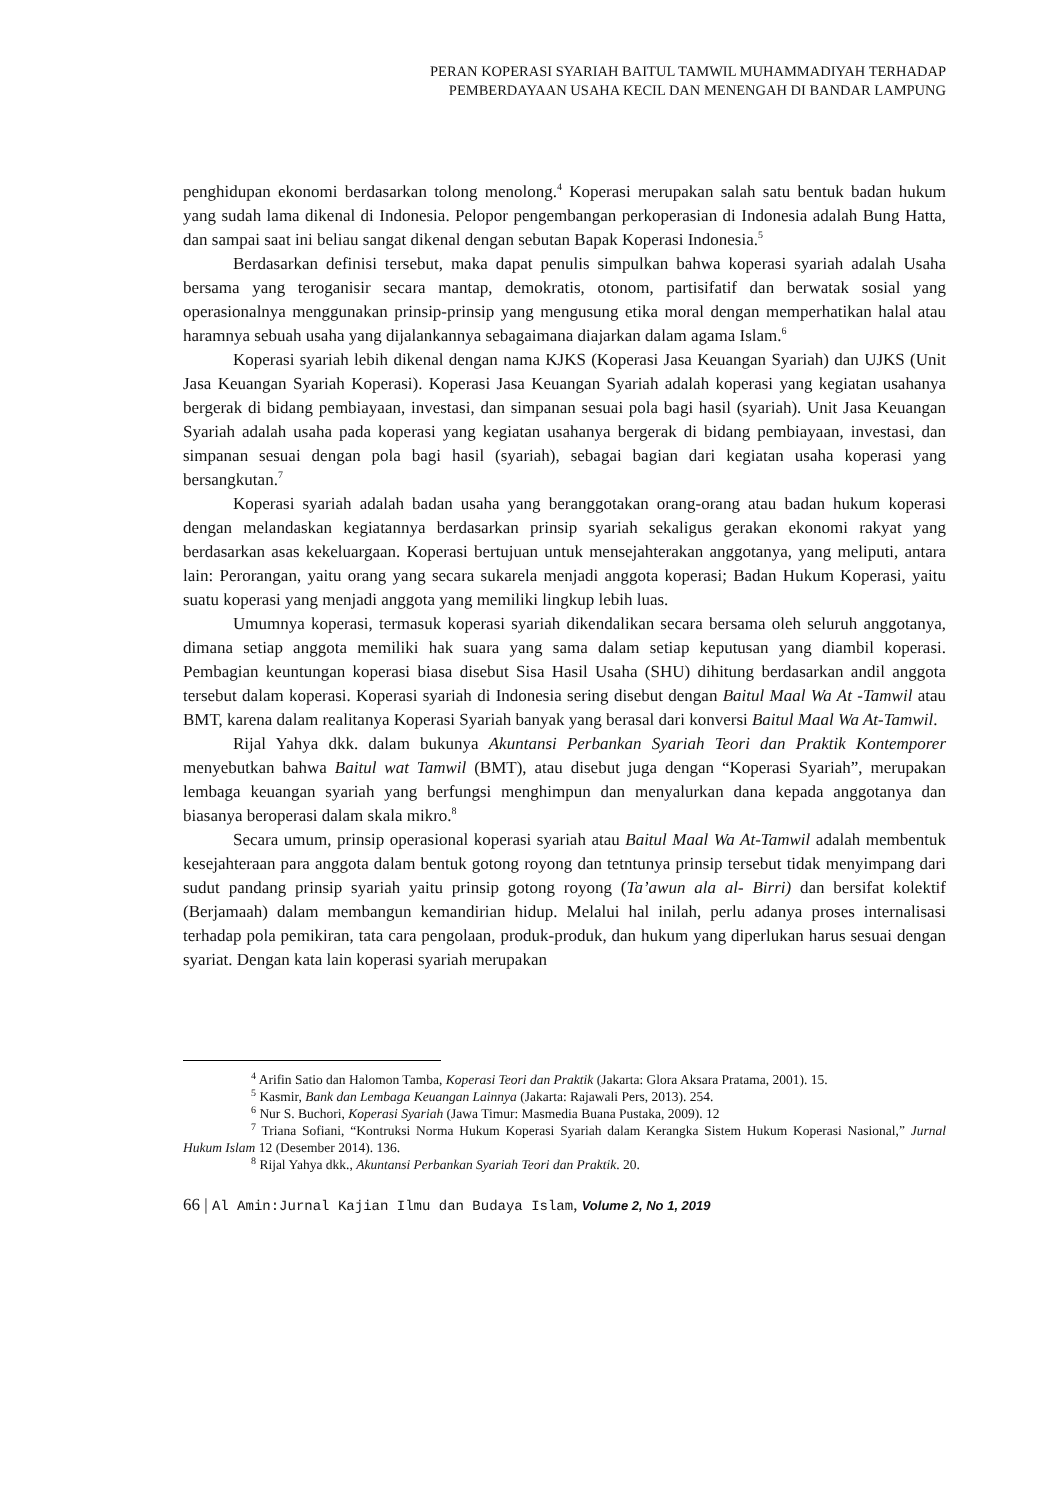PERAN KOPERASI SYARIAH BAITUL TAMWIL MUHAMMADIYAH TERHADAP
PEMBERDAYAAN USAHA KECIL DAN MENENGAH DI BANDAR LAMPUNG
penghidupan ekonomi berdasarkan tolong menolong.<sup>4</sup> Koperasi merupakan salah satu bentuk badan hukum yang sudah lama dikenal di Indonesia. Pelopor pengembangan perkoperasian di Indonesia adalah Bung Hatta, dan sampai saat ini beliau sangat dikenal dengan sebutan Bapak Koperasi Indonesia.<sup>5</sup>
Berdasarkan definisi tersebut, maka dapat penulis simpulkan bahwa koperasi syariah adalah Usaha bersama yang teroganisir secara mantap, demokratis, otonom, partisifatif dan berwatak sosial yang operasionalnya menggunakan prinsip-prinsip yang mengusung etika moral dengan memperhatikan halal atau haramnya sebuah usaha yang dijalankannya sebagaimana diajarkan dalam agama Islam.<sup>6</sup>
Koperasi syariah lebih dikenal dengan nama KJKS (Koperasi Jasa Keuangan Syariah) dan UJKS (Unit Jasa Keuangan Syariah Koperasi). Koperasi Jasa Keuangan Syariah adalah koperasi yang kegiatan usahanya bergerak di bidang pembiayaan, investasi, dan simpanan sesuai pola bagi hasil (syariah). Unit Jasa Keuangan Syariah adalah usaha pada koperasi yang kegiatan usahanya bergerak di bidang pembiayaan, investasi, dan simpanan sesuai dengan pola bagi hasil (syariah), sebagai bagian dari kegiatan usaha koperasi yang bersangkutan.<sup>7</sup>
Koperasi syariah adalah badan usaha yang beranggotakan orang-orang atau badan hukum koperasi dengan melandaskan kegiatannya berdasarkan prinsip syariah sekaligus gerakan ekonomi rakyat yang berdasarkan asas kekeluargaan. Koperasi bertujuan untuk mensejahterakan anggotanya, yang meliputi, antara lain: Perorangan, yaitu orang yang secara sukarela menjadi anggota koperasi; Badan Hukum Koperasi, yaitu suatu koperasi yang menjadi anggota yang memiliki lingkup lebih luas.
Umumnya koperasi, termasuk koperasi syariah dikendalikan secara bersama oleh seluruh anggotanya, dimana setiap anggota memiliki hak suara yang sama dalam setiap keputusan yang diambil koperasi. Pembagian keuntungan koperasi biasa disebut Sisa Hasil Usaha (SHU) dihitung berdasarkan andil anggota tersebut dalam koperasi. Koperasi syariah di Indonesia sering disebut dengan Baitul Maal Wa At -Tamwil atau BMT, karena dalam realitanya Koperasi Syariah banyak yang berasal dari konversi Baitul Maal Wa At-Tamwil.
Rijal Yahya dkk. dalam bukunya Akuntansi Perbankan Syariah Teori dan Praktik Kontemporer menyebutkan bahwa Baitul wat Tamwil (BMT), atau disebut juga dengan “Koperasi Syariah”, merupakan lembaga keuangan syariah yang berfungsi menghimpun dan menyalurkan dana kepada anggotanya dan biasanya beroperasi dalam skala mikro.<sup>8</sup>
Secara umum, prinsip operasional koperasi syariah atau Baitul Maal Wa At-Tamwil adalah membentuk kesejahteraan para anggota dalam bentuk gotong royong dan tetntunya prinsip tersebut tidak menyimpang dari sudut pandang prinsip syariah yaitu prinsip gotong royong (Ta’awun ala al- Birri) dan bersifat kolektif (Berjamaah) dalam membangun kemandirian hidup. Melalui hal inilah, perlu adanya proses internalisasi terhadap pola pemikiran, tata cara pengolaan, produk-produk, dan hukum yang diperlukan harus sesuai dengan syariat. Dengan kata lain koperasi syariah merupakan
<sup>4</sup> Arifin Satio dan Halomon Tamba, Koperasi Teori dan Praktik (Jakarta: Glora Aksara Pratama, 2001). 15.
<sup>5</sup> Kasmir, Bank dan Lembaga Keuangan Lainnya (Jakarta: Rajawali Pers, 2013). 254.
<sup>6</sup> Nur S. Buchori, Koperasi Syariah (Jawa Timur: Masmedia Buana Pustaka, 2009). 12
<sup>7</sup> Triana Sofiani, “Kontruksi Norma Hukum Koperasi Syariah dalam Kerangka Sistem Hukum Koperasi Nasional,” Jurnal Hukum Islam 12 (Desember 2014). 136.
<sup>8</sup> Rijal Yahya dkk., Akuntansi Perbankan Syariah Teori dan Praktik. 20.
66 | Al Amin:Jurnal Kajian Ilmu dan Budaya Islam, Volume 2, No 1, 2019